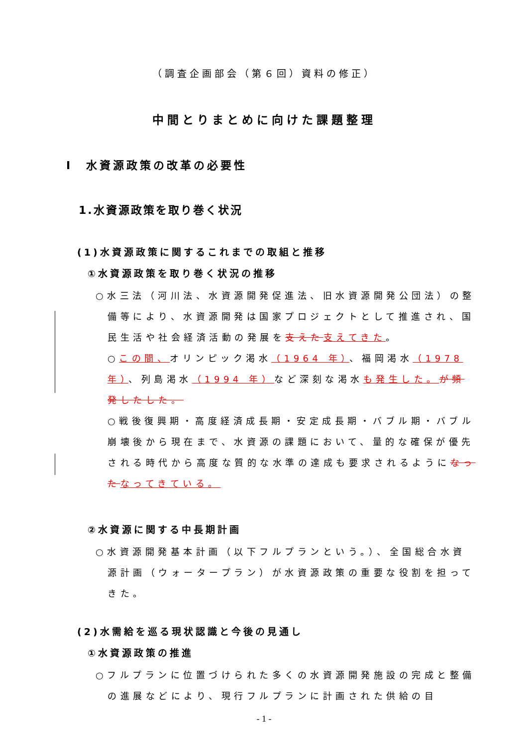（調査企画部会（第６回）資料の修正）
中間とりまとめに向けた課題整理
Ⅰ　水資源政策の改革の必要性
1.水資源政策を取り巻く状況
(1)水資源政策に関するこれまでの取組と推移
①水資源政策を取り巻く状況の推移
○水三法（河川法、水資源開発促進法、旧水資源開発公団法）の整備等により、水資源開発は国家プロジェクトとして推進され、国民生活や社会経済活動の発展を支えた 支えてきた。
○この間、オリンピック渇水（1964 年）、福岡渇水（1978 年）、列島渇水（1994 年）など深刻な渇水も発生した。が頻発したした。
○戦後復興期・高度経済成長期・安定成長期・バブル期・バブル崩壊後から現在まで、水資源の課題において、量的な確保が優先される時代から高度な質的な水準の達成も要求されるようになった なってきている。
②水資源に関する中長期計画
○水資源開発基本計画（以下フルプランという。）、全国総合水資源計画（ウォータープラン）が水資源政策の重要な役割を担ってきた。
(2)水需給を巡る現状認識と今後の見通し
①水資源政策の推進
○フルプランに位置づけられた多くの水資源開発施設の完成と整備の進展などにより、現行フルプランに計画された供給の目
- 1 -